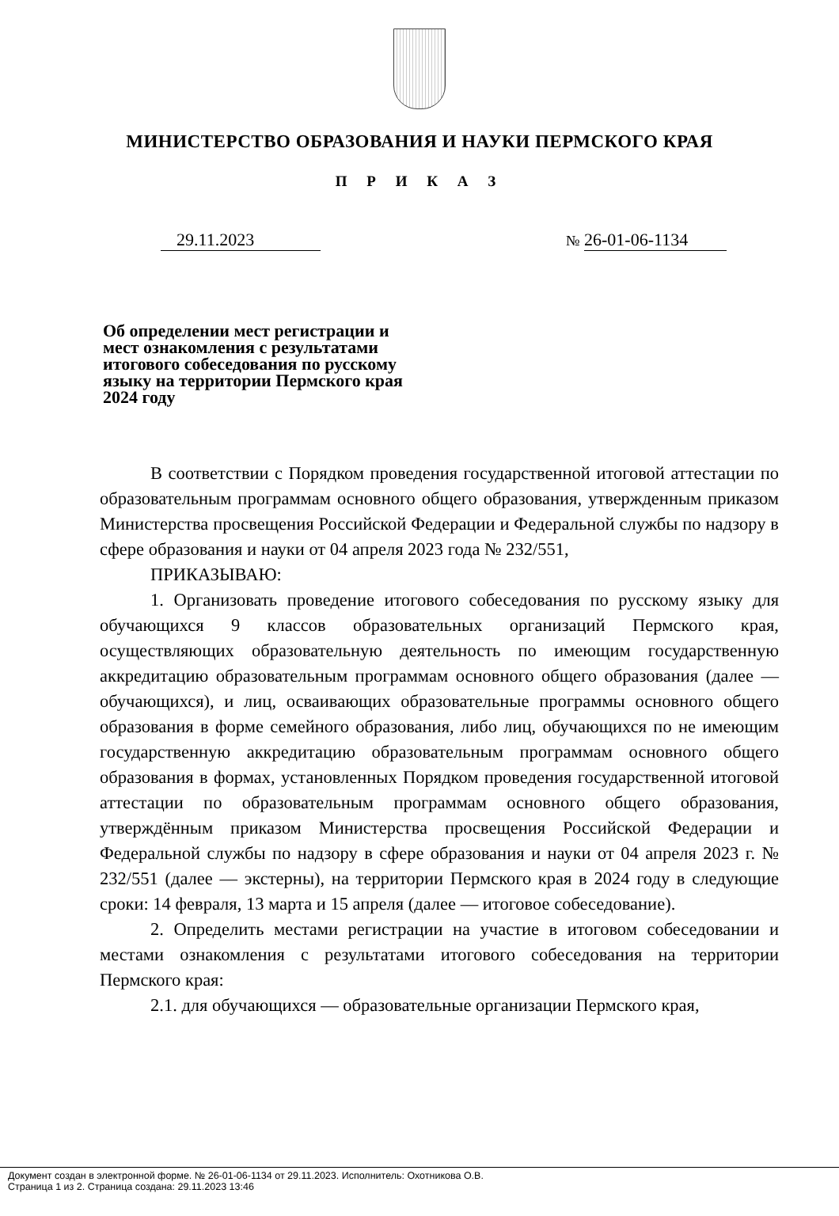МИНИСТЕРСТВО ОБРАЗОВАНИЯ И НАУКИ ПЕРМСКОГО КРАЯ
П Р И К А З
29.11.2023
№ 26-01-06-1134
Об определении мест регистрации и мест ознакомления с результатами итогового собеседования по русскому языку на территории Пермского края 2024 году
В соответствии с Порядком проведения государственной итоговой аттестации по образовательным программам основного общего образования, утвержденным приказом Министерства просвещения Российской Федерации и Федеральной службы по надзору в сфере образования и науки от 04 апреля 2023 года № 232/551,
ПРИКАЗЫВАЮ:
1. Организовать проведение итогового собеседования по русскому языку для обучающихся 9 классов образовательных организаций Пермского края, осуществляющих образовательную деятельность по имеющим государственную аккредитацию образовательным программам основного общего образования (далее — обучающихся), и лиц, осваивающих образовательные программы основного общего образования в форме семейного образования, либо лиц, обучающихся по не имеющим государственную аккредитацию образовательным программам основного общего образования в формах, установленных Порядком проведения государственной итоговой аттестации по образовательным программам основного общего образования, утверждённым приказом Министерства просвещения Российской Федерации и Федеральной службы по надзору в сфере образования и науки от 04 апреля 2023 г. № 232/551 (далее — экстерны), на территории Пермского края в 2024 году в следующие сроки: 14 февраля, 13 марта и 15 апреля (далее — итоговое собеседование).
2. Определить местами регистрации на участие в итоговом собеседовании и местами ознакомления с результатами итогового собеседования на территории Пермского края:
2.1. для обучающихся — образовательные организации Пермского края,
Документ создан в электронной форме. № 26-01-06-1134 от 29.11.2023. Исполнитель: Охотникова О.В.
Страница 1 из 2. Страница создана: 29.11.2023 13:46